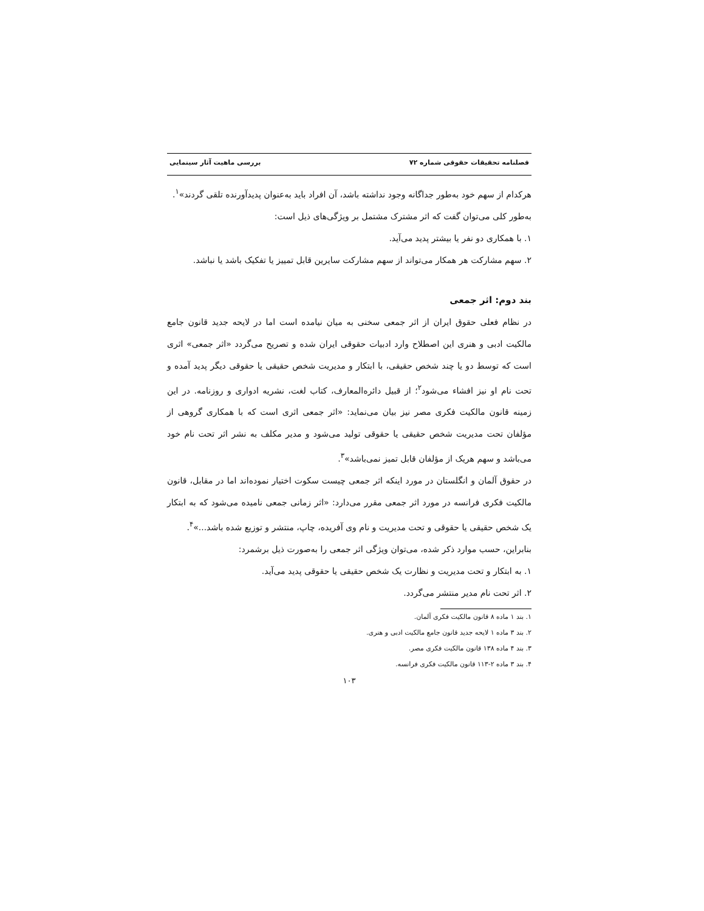فصلنامه تحقیقات حقوقی شماره ۷۲ بررسی ماهیت آثار سینمایی
هرکدام از سهم خود به‌طور جداگانه وجود نداشته باشد، آن افراد باید به‌عنوان پدیدآورنده تلقی گردند»<sup>۱</sup>.
به‌طور کلی می‌توان گفت که اثر مشترک مشتمل بر ویژگی‌های ذیل است:
۱. با همکاری دو نفر یا بیشتر پدید می‌آید.
۲. سهم مشارکت هر همکار می‌تواند از سهم مشارکت سایرین قابل تمییز یا تفکیک باشد یا نباشد.
بند دوم: اثر جمعی
در نظام فعلی حقوق ایران از اثر جمعی سخنی به میان نیامده است اما در لایحه جدید قانون جامع مالکیت ادبی و هنری این اصطلاح وارد ادبیات حقوقی ایران شده و تصریح می‌گردد «اثر جمعی» اثری است که توسط دو یا چند شخص حقیقی، با ابتکار و مدیریت شخص حقیقی یا حقوقی دیگر پدید آمده و تحت نام او نیز افشاء می‌شود<sup>۲</sup>؛ از قبیل دائره‌المعارف، کتاب لغت، نشریه ادواری و روزنامه. در این زمینه قانون مالکیت فکری مصر نیز بیان می‌نماید: «اثر جمعی اثری است که با همکاری گروهی از مؤلفان تحت مدیریت شخص حقیقی یا حقوقی تولید می‌شود و مدیر مکلف به نشر اثر تحت نام خود می‌باشد و سهم هریک از مؤلفان قابل تمیز نمی‌باشد»<sup>۳</sup>.
در حقوق آلمان و انگلستان در مورد اینکه اثر جمعی چیست سکوت اختیار نموده‌اند اما در مقابل، قانون مالکیت فکری فرانسه در مورد اثر جمعی مقرر می‌دارد: «اثر زمانی جمعی نامیده می‌شود که به ابتکار یک شخص حقیقی یا حقوقی و تحت مدیریت و نام وی آفریده، چاپ، منتشر و توزیع شده باشد...»<sup>۴</sup>.
بنابراین، حسب موارد ذکر شده، می‌توان ویژگی اثر جمعی را به‌صورت ذیل برشمرد:
۱. به ابتکار و تحت مدیریت و نظارت یک شخص حقیقی یا حقوقی پدید می‌آید.
۲. اثر تحت نام مدیر منتشر می‌گردد.
۱. بند ۱ ماده ۸ قانون مالکیت فکری آلمان.
۲. بند ۳ ماده ۱ لایحه جدید قانون جامع مالکیت ادبی و هنری.
۳. بند ۴ ماده ۱۳۸ قانون مالکیت فکری مصر.
۴. بند ۳ ماده ۲-۱۱۳ قانون مالکیت فکری فرانسه.
۱۰۳